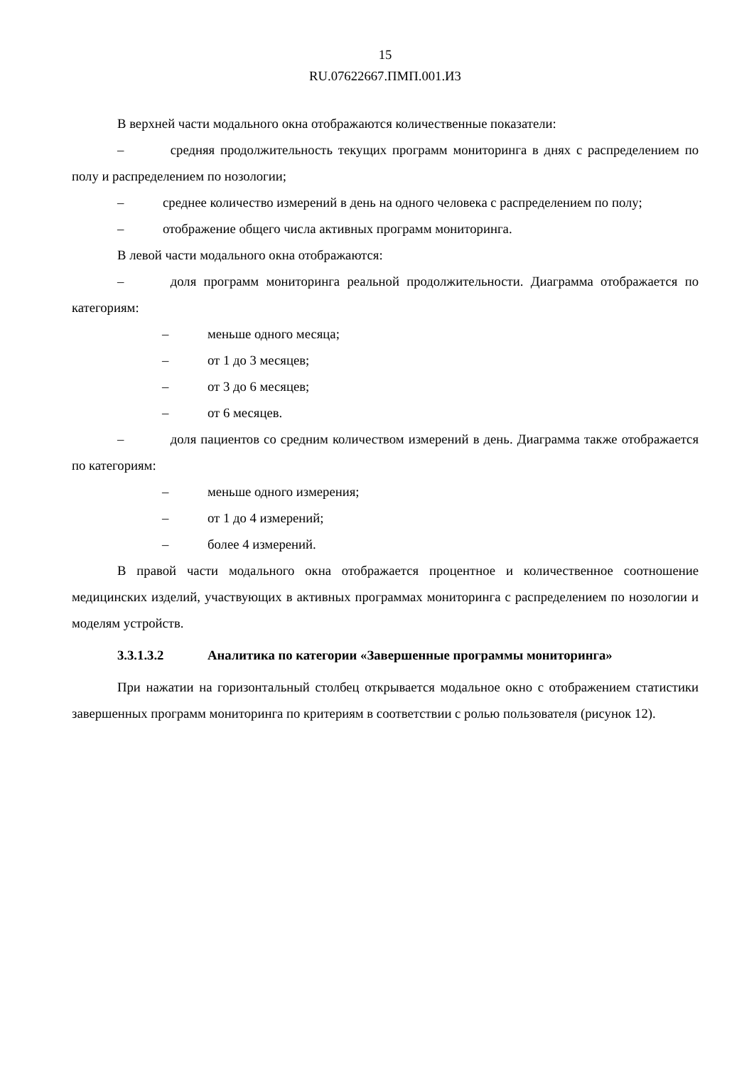15
RU.07622667.ПМП.001.И3
В верхней части модального окна отображаются количественные показатели:
–    средняя продолжительность текущих программ мониторинга в днях с распределением по полу и распределением по нозологии;
– среднее количество измерений в день на одного человека с распределением по полу;
– отображение общего числа активных программ мониторинга.
В левой части модального окна отображаются:
–    доля программ мониторинга реальной продолжительности. Диаграмма отображается по категориям:
– меньше одного месяца;
– от 1 до 3 месяцев;
– от 3 до 6 месяцев;
– от 6 месяцев.
–    доля пациентов со средним количеством измерений в день. Диаграмма также отображается по категориям:
– меньше одного измерения;
– от 1 до 4 измерений;
– более 4 измерений.
В правой части модального окна отображается процентное и количественное соотношение медицинских изделий, участвующих в активных программах мониторинга с распределением по нозологии и моделям устройств.
3.3.1.3.2 Аналитика по категории «Завершенные программы мониторинга»
При нажатии на горизонтальный столбец открывается модальное окно с отображением статистики завершенных программ мониторинга по критериям в соответствии с ролью пользователя (рисунок 12).